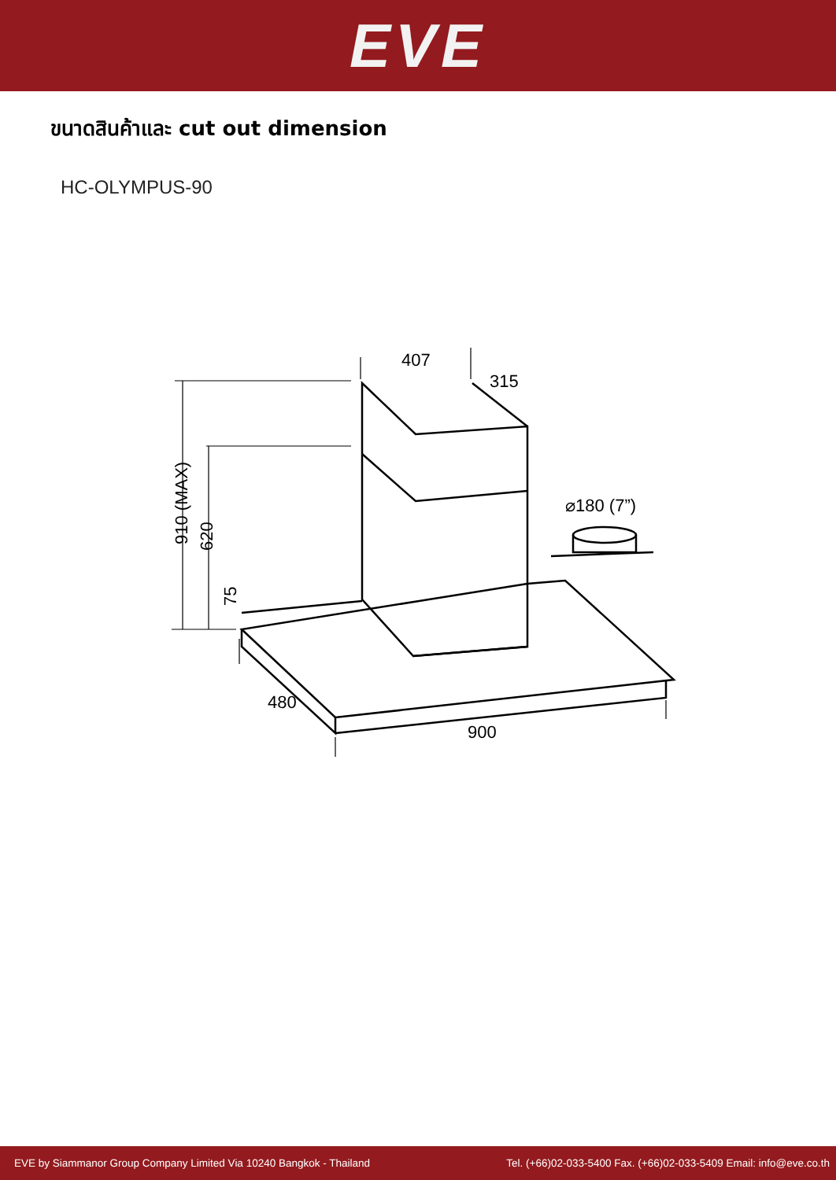EVE
ขนาดสินค้าและ cut out dimension
HC-OLYMPUS-90
407
315
910 (MAX)
620
75
480
900
⌀180 (7”)
EVE by Siammanor Group Company Limited Via 10240 Bangkok - Thailand Tel. (+66)02-033-5400 Fax. (+66)02-033-5409 Email: info@eve.co.th